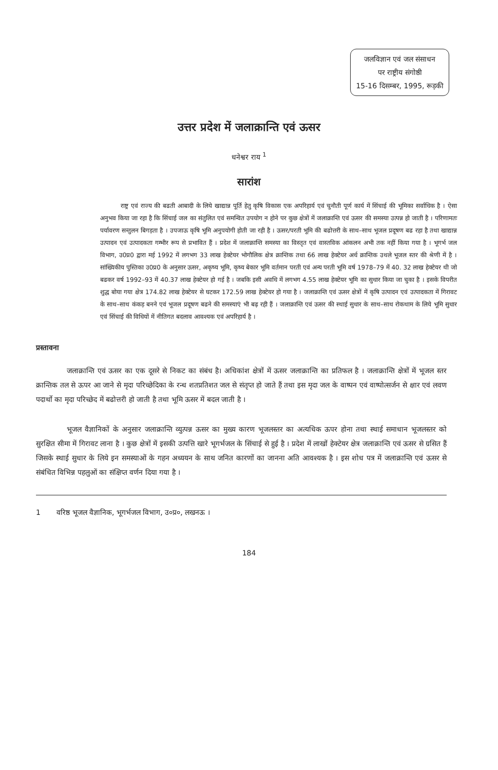जलविज्ञान एवं जल संसाधन
पर राष्ट्रीय संगोष्ठी
15-16 दिसम्बर, 1995, रूड़की
उत्तर प्रदेश में जलाक्रान्ति एवं ऊसर
धनेश्वर राय <sup>1</sup>
सारांश
राष्ट्र एवं राज्य की बढती आबादी के लिये खाद्यान्न पूर्ति हेतु कृषि विकास एक अपरिहार्य एवं चुनौती पूर्ण कार्य में सिंचाई की भूमिका सर्वाधिक है । ऐसा अनुभव किया जा रहा है कि सिंचाई जल का संतुलित एवं समन्वित उपयोग न होने पर कुछ क्षेत्रों में जलाक्रान्ति एवं ऊसर की समस्या उत्पन्न हो जाती है । परिणामतः पर्यावरण सन्तुलन बिगड़ता है । उपजाऊ कृषि भूमि अनुपयोगी होती जा रही है । ऊसर/परती भूमि की बढोत्तरी के साथ–साथ भूजल प्रदूषण बढ रहा है तथा खाद्यान्न उत्पादन एवं उत्पादकता गम्भीर रूप से प्रभावित हैं । प्रदेश में जलाक्रान्ति समस्या का विस्तृत एवं वास्तविक आंकलन अभी तक नहीं किया गया है । भूगर्भ जल विभाग, उ0प्र0 द्वारा मई 1992 में लगभग 33 लाख हेक्टेयर भोगौलिक क्षेत्र क्रान्तिक तथा 66 लाख हेक्टेयर अर्ध क्रान्तिक उथले भूजल स्तर की श्रेणी में है । सांख्यिकीय पुस्तिका उ0प्र0 के अनुसार ऊसर, अकृष्य भूमि, कृष्य बेकार भूमि वर्तमान परती एवं अन्य परती भूमि वर्ष 1978–79 में 40. 32 लाख हेक्टेयर थी जो बढकर वर्ष 1992–93 में 40.37 लाख हेक्टेयर हो गई है । जबकि इसी अवधि में लगभग 4.55 लाख हेक्टेयर भूमि का सुधार किया जा चुका है । इसके विपरीत शुद्ध बोया गया क्षेत्र 174.82 लाख हेक्टेयर से घटकर 172.59 लाख हेक्टेयर हो गया है । जलाक्रान्ति एवं ऊसर क्षेत्रों में कृषि उत्पादन एवं उत्पादकता में गिरावट के साथ–साथ कंकड़ बनने एवं भूजल प्रदूषण बढने की समस्याएं भी बढ़ रही हैं । जलाक्रान्ति एवं ऊसर की स्थाई सुधार के साथ–साथ रोकथाम के लिये भूमि सुधार एवं सिंचाई की विधियों में नीतिगत बदलाव आवश्यक एवं अपरिहार्य है ।
प्रस्तावना
जलाक्रान्ति एवं ऊसर का एक दूसरे से निकट का संबंध है। अधिकांश क्षेत्रों में ऊसर जलाक्रान्ति का प्रतिफल है । जलाक्रान्ति क्षेत्रों में भूजल स्तर क्रान्तिक तल से ऊपर आ जाने से मृदा परिच्छेदिका के रन्ध शतप्रतिशत जल से संतृप्त हो जाते हैं तथा इस मृदा जल के वाष्पन एवं वाष्पोत्सर्जन से क्षार एवं लवण पदार्थो का मृदा परिच्छेद में बढोत्तरी हो जाती है तथा भूमि ऊसर में बदल जाती है ।
भूजल वैज्ञानिकों के अनुसार जलाक्रान्ति व्युत्पन्न ऊसर का मुख्य कारण भूजलस्तर का अत्यधिक ऊपर होना तथा स्थाई समाधान भूजलस्तर को सुरक्षित सीमा में गिरावट लाना है । कुछ क्षेत्रों में इसकी उत्पत्ति खारे भूगर्भजल के सिंचाई से हुई है । प्रदेश में लाखों हेक्टेयर क्षेत्र जलाक्रान्ति एवं ऊसर से ग्रसित हैं जिसके स्थाई सुधार के लिये इन समस्याओं के गहन अध्ययन के साथ जनित कारणों का जानना अति आवश्यक है । इस शोध पत्र में जलाक्रान्ति एवं ऊसर से संबंधित विभिन्न पहलुओं का संक्षिप्त वर्णन दिया गया है ।
1 वरिष्ठ भूजल वैज्ञानिक, भूगर्भजल विभाग, उ०प्र०, लखनऊ ।
184